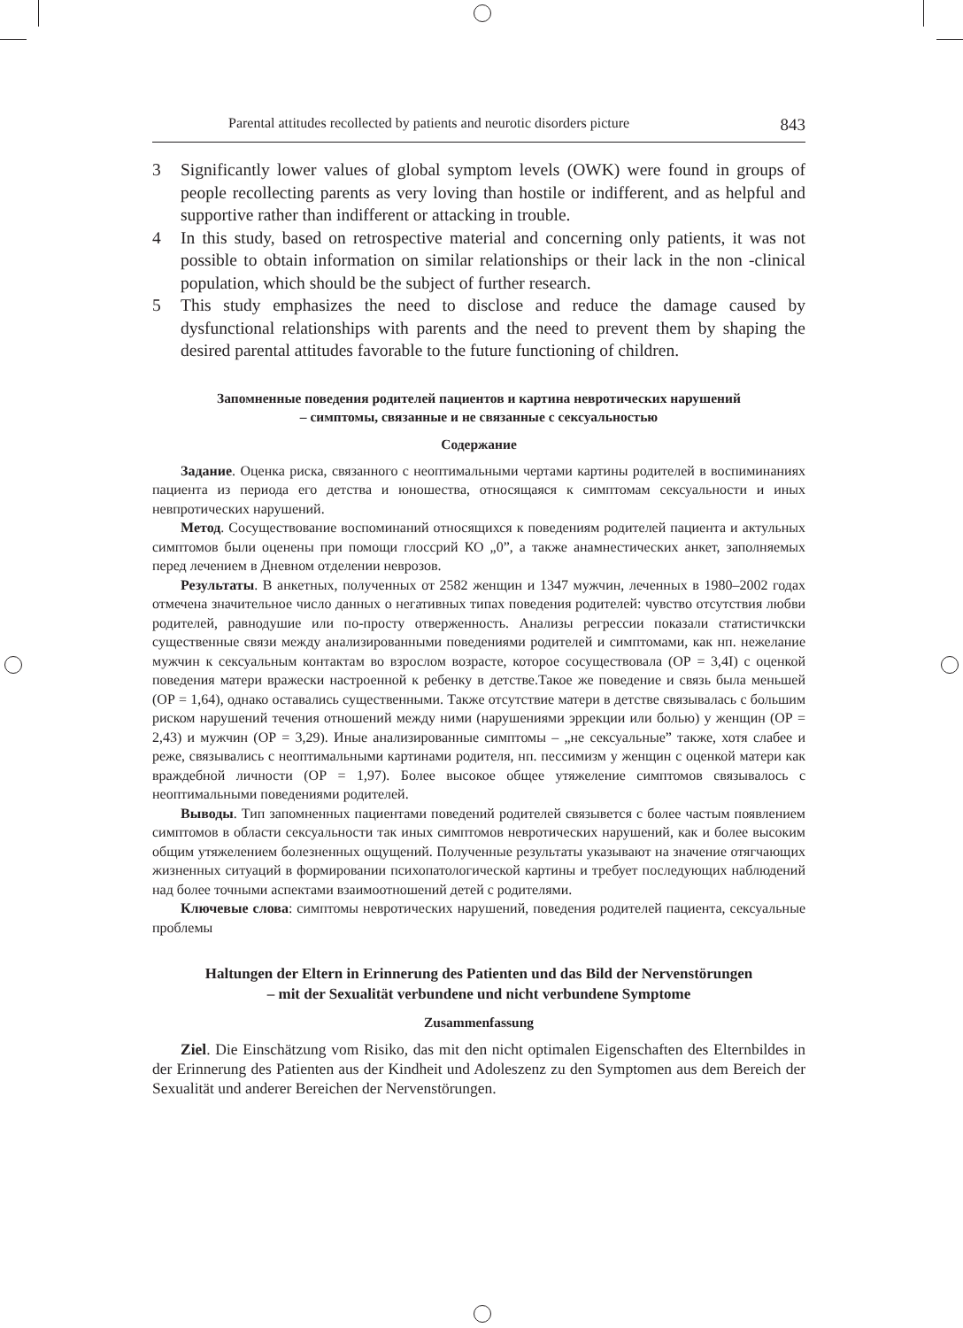Parental attitudes recollected by patients and neurotic disorders picture 843
3 Significantly lower values of global symptom levels (OWK) were found in groups of people recollecting parents as very loving than hostile or indifferent, and as helpful and supportive rather than indifferent or attacking in trouble.
4 In this study, based on retrospective material and concerning only patients, it was not possible to obtain information on similar relationships or their lack in the non -clinical population, which should be the subject of further research.
5 This study emphasizes the need to disclose and reduce the damage caused by dysfunctional relationships with parents and the need to prevent them by shaping the desired parental attitudes favorable to the future functioning of children.
Запомненные поведения родителей пациентов и картина невротических нарушений
– симптомы, связанные и не связанные с сексуальностью
Содержание
Задание. Оценка риска, связанного с неоптимальными чертами картины родителей в воспиминаниях пациента из периода его детства и юношества, относящаяся к симптомам сексуальности и иных невпротических нарушений.
Метод. Сосуществование воспоминаний относящихся к поведениям родителей пациента и актульных симптомов были оценены при помощи глоссрий КО „0”, а также анамнестических анкет, заполняемых перед лечением в Дневном отделении неврозов.
Результаты. В анкетных, полученных от 2582 женщин и 1347 мужчин, леченных в 1980–2002 годах отмечена значительное число данных о негативных типах поведения родителей: чувство отсутствия любви родителей, равнодушие или по-просту отверженность. Анализы регрессии показали статистичкски существенные связи между анализированными поведениями родителей и симптомами, как нп. нежелание мужчин к сексуальным контактам во взрослом возрасте, которое сосуществовала (ОР = 3,4I) с оценкой поведения матери вражески настроенной к ребенку в детстве.Такое же поведение и связь была меньшей (ОР = 1,64), однако оставались существенными. Также отсутствие матери в детстве связывалась с большим риском нарушений течения отношений между ними (нарушениями эррекции или болью) у женщин (ОР = 2,43) и мужчин (ОР = 3,29). Иные анализированные симптомы – „не сексуальные” также, хотя слабее и реже, связывались с неоптимальными картинами родителя, нп. пессимизм у женщин с оценкой матери как враждебной личности (ОР = 1,97). Более высокое общее утяжеление симптомов связывалось с неоптимальными поведениями родителей.
Выводы. Тип запомненных пациентами поведений родителей связывется с более частым появлением симптомов в области сексуальности так иных симптомов невротических нарушений, как и более высоким общим утяжелением болезненных ощущений. Полученные результаты указывают на значение отягчающих жизненных ситуаций в формировании психопатологической картины и требует последующих наблюдений над более точными аспектами взаимоотношений детей с родителями.
Ключевые слова: симптомы невротических нарушений, поведения родителей пациента, сексуальные проблемы
Haltungen der Eltern in Erinnerung des Patienten und das Bild der Nervenstörungen
– mit der Sexualität verbundene und nicht verbundene Symptome
Zusammenfassung
Ziel. Die Einschätzung vom Risiko, das mit den nicht optimalen Eigenschaften des Elternbildes in der Erinnerung des Patienten aus der Kindheit und Adoleszenz zu den Symptomen aus dem Bereich der Sexualität und anderer Bereichen der Nervenstörungen.